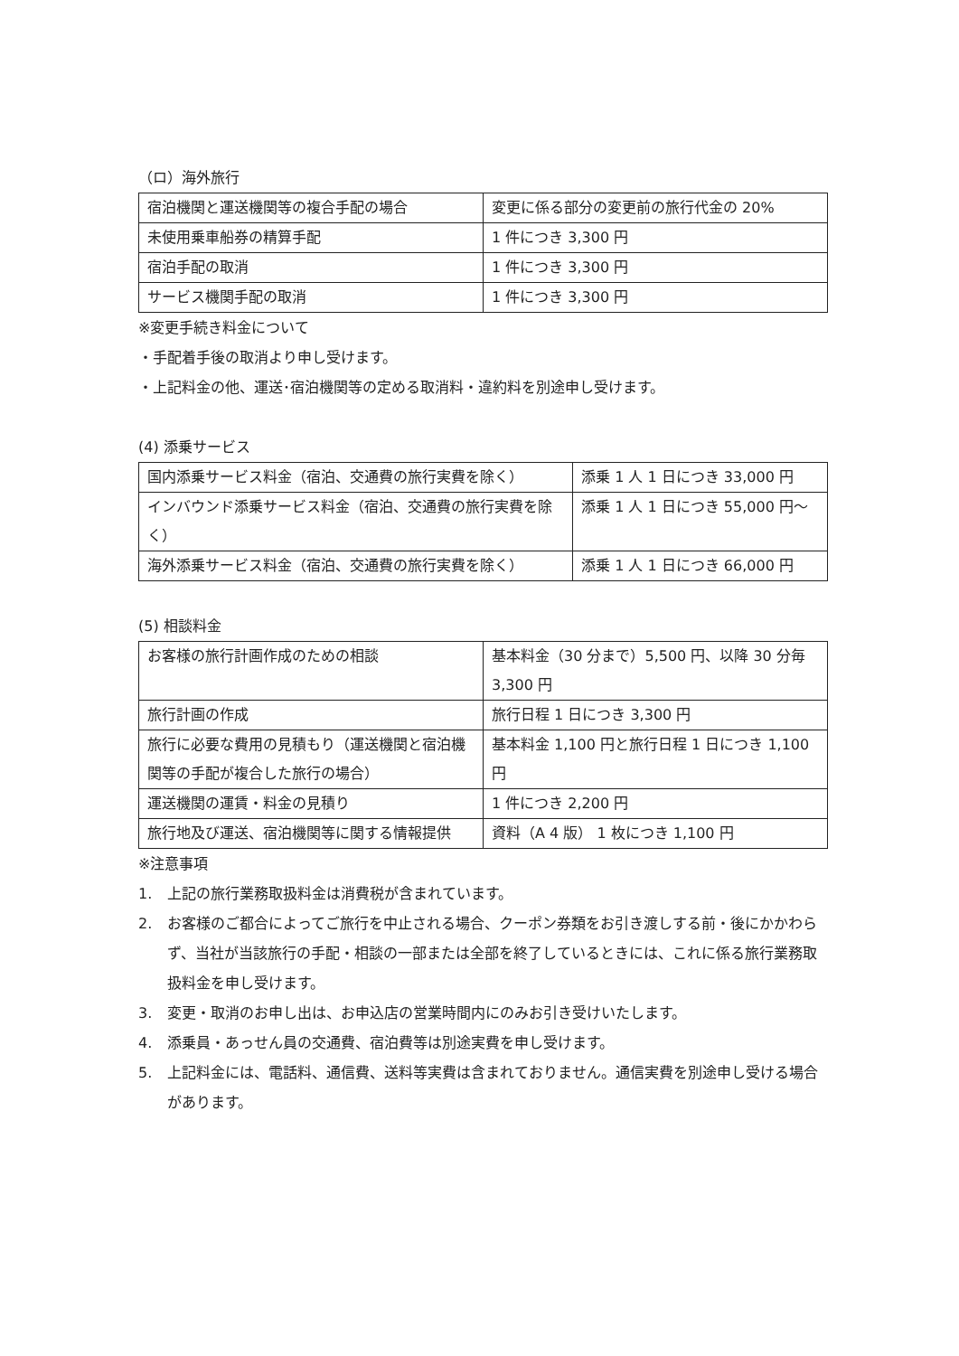（ロ）海外旅行
| 宿泊機関と運送機関等の複合手配の場合 | 変更に係る部分の変更前の旅行代金の 20% |
| 未使用乗車船券の精算手配 | 1 件につき 3,300 円 |
| 宿泊手配の取消 | 1 件につき 3,300 円 |
| サービス機関手配の取消 | 1 件につき 3,300 円 |
※変更手続き料金について
・手配着手後の取消より申し受けます。
・上記料金の他、運送･宿泊機関等の定める取消料・違約料を別途申し受けます。
(4) 添乗サービス
| 国内添乗サービス料金（宿泊、交通費の旅行実費を除く） | 添乗 1 人 1 日につき 33,000 円 |
| インバウンド添乗サービス料金（宿泊、交通費の旅行実費を除く） | 添乗 1 人 1 日につき 55,000 円～ |
| 海外添乗サービス料金（宿泊、交通費の旅行実費を除く） | 添乗 1 人 1 日につき 66,000 円 |
(5) 相談料金
| お客様の旅行計画作成のための相談 | 基本料金（30 分まで）5,500 円、以降 30 分毎 3,300 円 |
| 旅行計画の作成 | 旅行日程 1 日につき 3,300 円 |
| 旅行に必要な費用の見積もり（運送機関と宿泊機関等の手配が複合した旅行の場合） | 基本料金 1,100 円と旅行日程 1 日につき 1,100 円 |
| 運送機関の運賃・料金の見積り | 1 件につき 2,200 円 |
| 旅行地及び運送、宿泊機関等に関する情報提供 | 資料（A 4 版） 1 枚につき 1,100 円 |
※注意事項
1. 上記の旅行業務取扱料金は消費税が含まれています。
2. お客様のご都合によってご旅行を中止される場合、クーポン券類をお引き渡しする前・後にかかわらず、当社が当該旅行の手配・相談の一部または全部を終了しているときには、これに係る旅行業務取扱料金を申し受けます。
3. 変更・取消のお申し出は、お申込店の営業時間内にのみお引き受けいたします。
4. 添乗員・あっせん員の交通費、宿泊費等は別途実費を申し受けます。
5. 上記料金には、電話料、通信費、送料等実費は含まれておりません。通信実費を別途申し受ける場合があります。